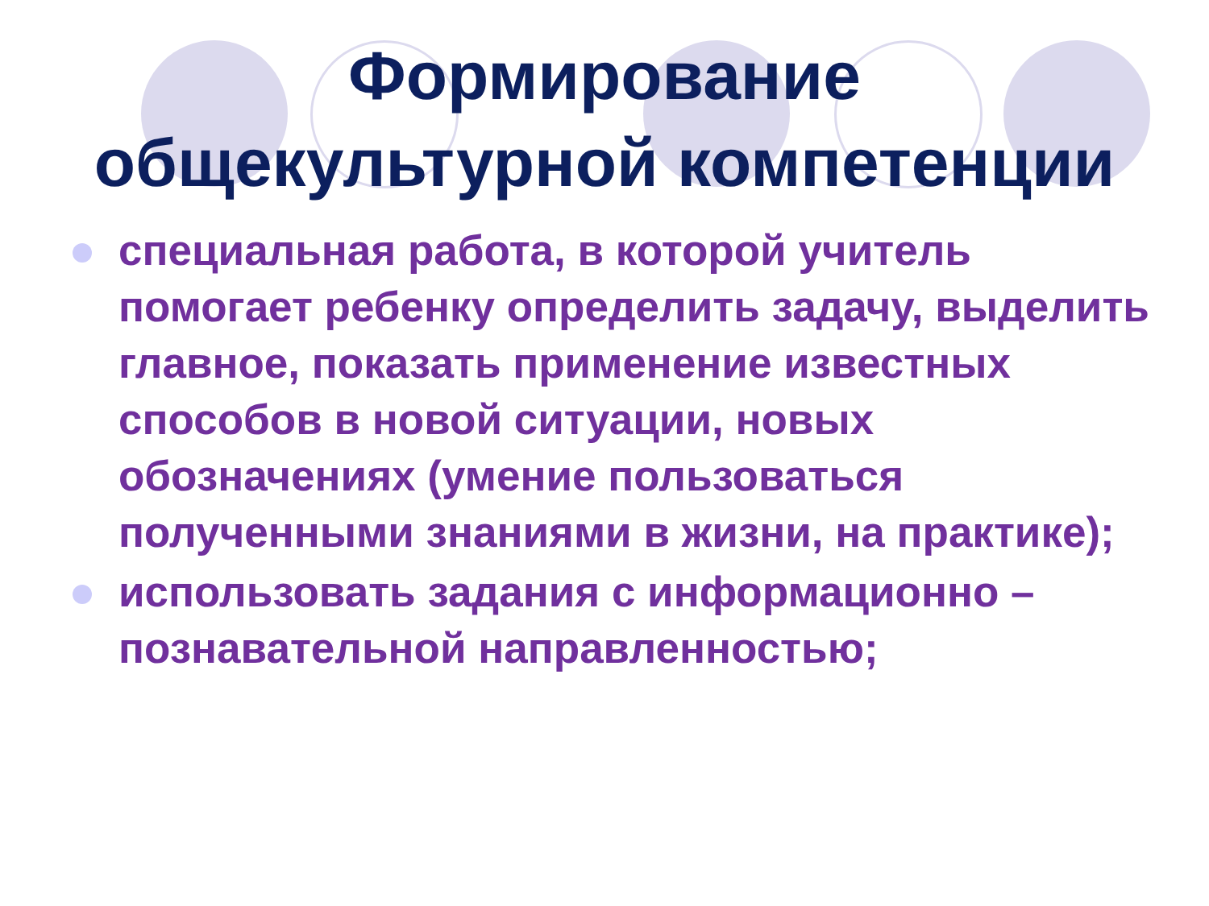Формирование
общекультурной компетенции
специальная работа, в которой учитель помогает ребенку определить задачу, выделить главное, показать применение известных способов в новой ситуации, новых обозначениях (умение пользоваться полученными знаниями в жизни, на практике);
использовать задания с информационно – познавательной направленностью;